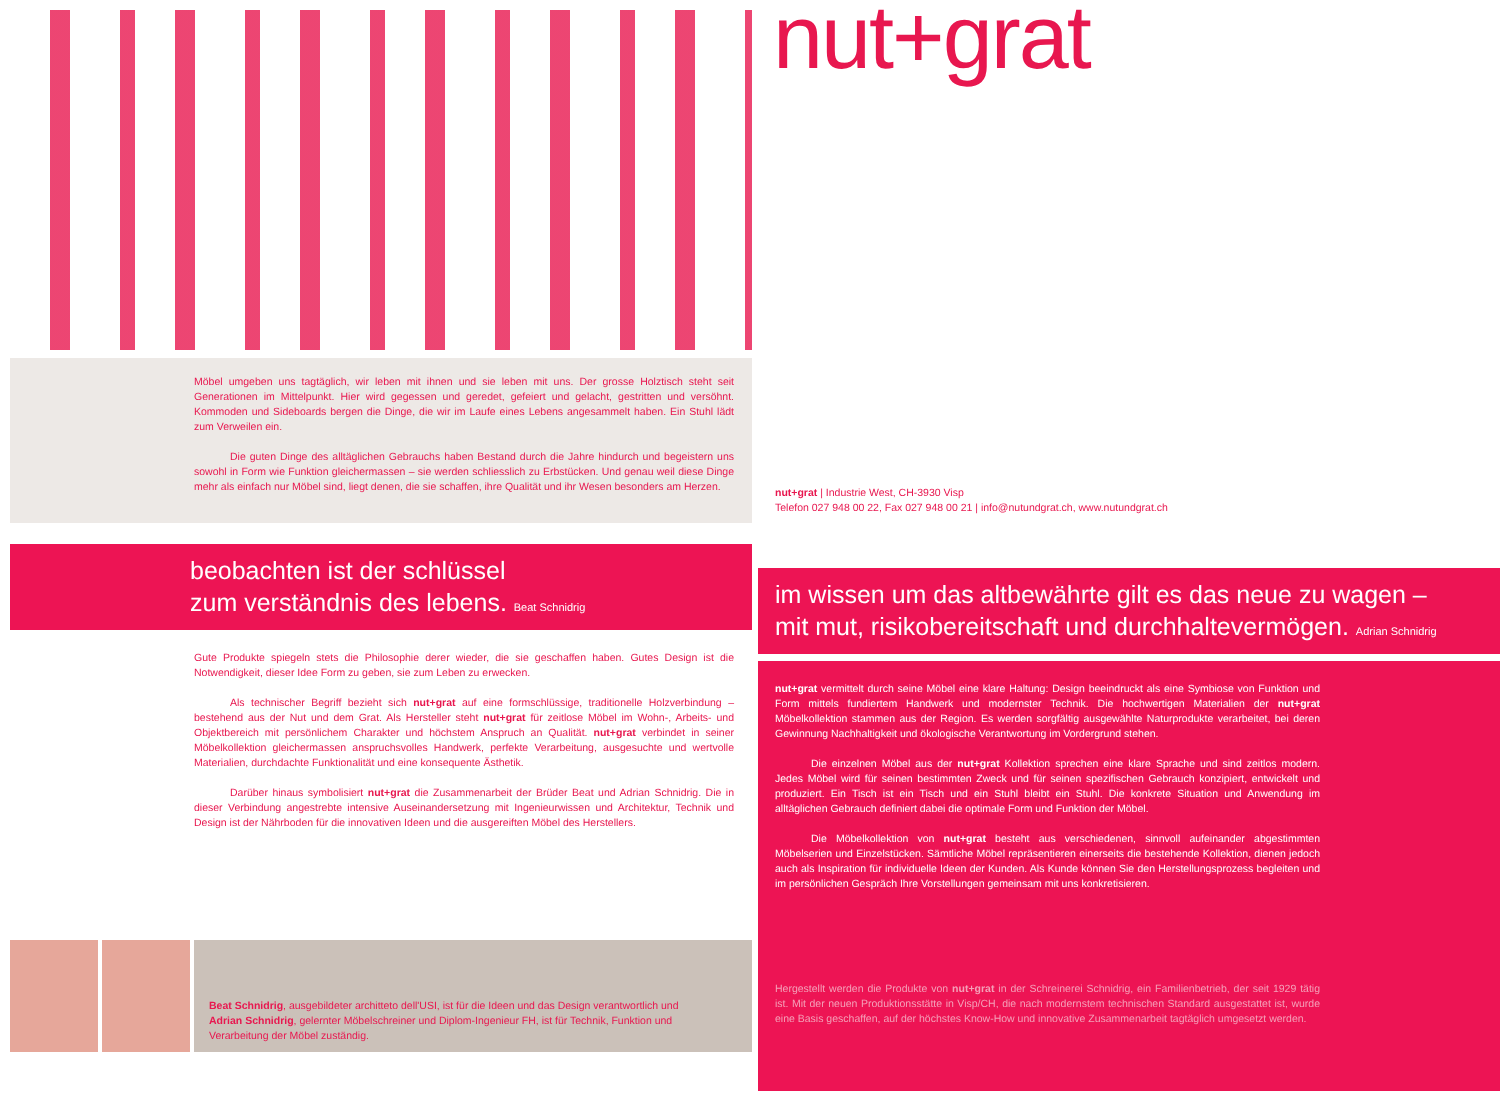Möbel umgeben uns tagtäglich, wir leben mit ihnen und sie leben mit uns. Der grosse Holztisch steht seit Generationen im Mittelpunkt. Hier wird gegessen und geredet, gefeiert und gelacht, gestritten und versöhnt. Kommoden und Sideboards bergen die Dinge, die wir im Laufe eines Lebens angesammelt haben. Ein Stuhl lädt zum Verweilen ein.
Die guten Dinge des alltäglichen Gebrauchs haben Bestand durch die Jahre hindurch und begeistern uns sowohl in Form wie Funktion gleichermassen – sie werden schliesslich zu Erbstücken. Und genau weil diese Dinge mehr als einfach nur Möbel sind, liegt denen, die sie schaffen, ihre Qualität und ihr Wesen besonders am Herzen.
beobachten ist der schlüssel
zum verständnis des lebens. Beat Schnidrig
Gute Produkte spiegeln stets die Philosophie derer wieder, die sie geschaffen haben. Gutes Design ist die Notwendigkeit, dieser Idee Form zu geben, sie zum Leben zu erwecken.
Als technischer Begriff bezieht sich nut+grat auf eine formschlüssige, traditionelle Holzverbindung – bestehend aus der Nut und dem Grat. Als Hersteller steht nut+grat für zeitlose Möbel im Wohn-, Arbeits- und Objektbereich mit persönlichem Charakter und höchstem Anspruch an Qualität. nut+grat verbindet in seiner Möbelkollektion gleichermassen anspruchsvolles Handwerk, perfekte Verarbeitung, ausgesuchte und wertvolle Materialien, durchdachte Funktionalität und eine konsequente Ästhetik.
Darüber hinaus symbolisiert nut+grat die Zusammenarbeit der Brüder Beat und Adrian Schnidrig. Die in dieser Verbindung angestrebte intensive Auseinandersetzung mit Ingenieurwissen und Architektur, Technik und Design ist der Nährboden für die innovativen Ideen und die ausgereiften Möbel des Herstellers.
Beat Schnidrig, ausgebildeter architteto dell'USI, ist für die Ideen und das Design verantwortlich und Adrian Schnidrig, gelernter Möbelschreiner und Diplom-Ingenieur FH, ist für Technik, Funktion und Verarbeitung der Möbel zuständig.
nut+grat
nut+grat | Industrie West, CH-3930 Visp
Telefon 027 948 00 22, Fax 027 948 00 21 | info@nutundgrat.ch, www.nutundgrat.ch
im wissen um das altbewährte gilt es das neue zu wagen –
mit mut, risikobereitschaft und durchhaltevermögen. Adrian Schnidrig
nut+grat vermittelt durch seine Möbel eine klare Haltung: Design beeindruckt als eine Symbiose von Funktion und Form mittels fundiertem Handwerk und modernster Technik. Die hochwertigen Materialien der nut+grat Möbelkollektion stammen aus der Region. Es werden sorgfältig ausgewählte Naturprodukte verarbeitet, bei deren Gewinnung Nachhaltigkeit und ökologische Verantwortung im Vordergrund stehen.
Die einzelnen Möbel aus der nut+grat Kollektion sprechen eine klare Sprache und sind zeitlos modern. Jedes Möbel wird für seinen bestimmten Zweck und für seinen spezifischen Gebrauch konzipiert, entwickelt und produziert. Ein Tisch ist ein Tisch und ein Stuhl bleibt ein Stuhl. Die konkrete Situation und Anwendung im alltäglichen Gebrauch definiert dabei die optimale Form und Funktion der Möbel.
Die Möbelkollektion von nut+grat besteht aus verschiedenen, sinnvoll aufeinander abgestimmten Möbelserien und Einzelstücken. Sämtliche Möbel repräsentieren einerseits die bestehende Kollektion, dienen jedoch auch als Inspiration für individuelle Ideen der Kunden. Als Kunde können Sie den Herstellungsprozess begleiten und im persönlichen Gespräch Ihre Vorstellungen gemeinsam mit uns konkretisieren.
Hergestellt werden die Produkte von nut+grat in der Schreinerei Schnidrig, ein Familienbetrieb, der seit 1929 tätig ist. Mit der neuen Produktionsstätte in Visp/CH, die nach modernstem technischen Standard ausgestattet ist, wurde eine Basis geschaffen, auf der höchstes Know-How und innovative Zusammenarbeit tagtäglich umgesetzt werden.